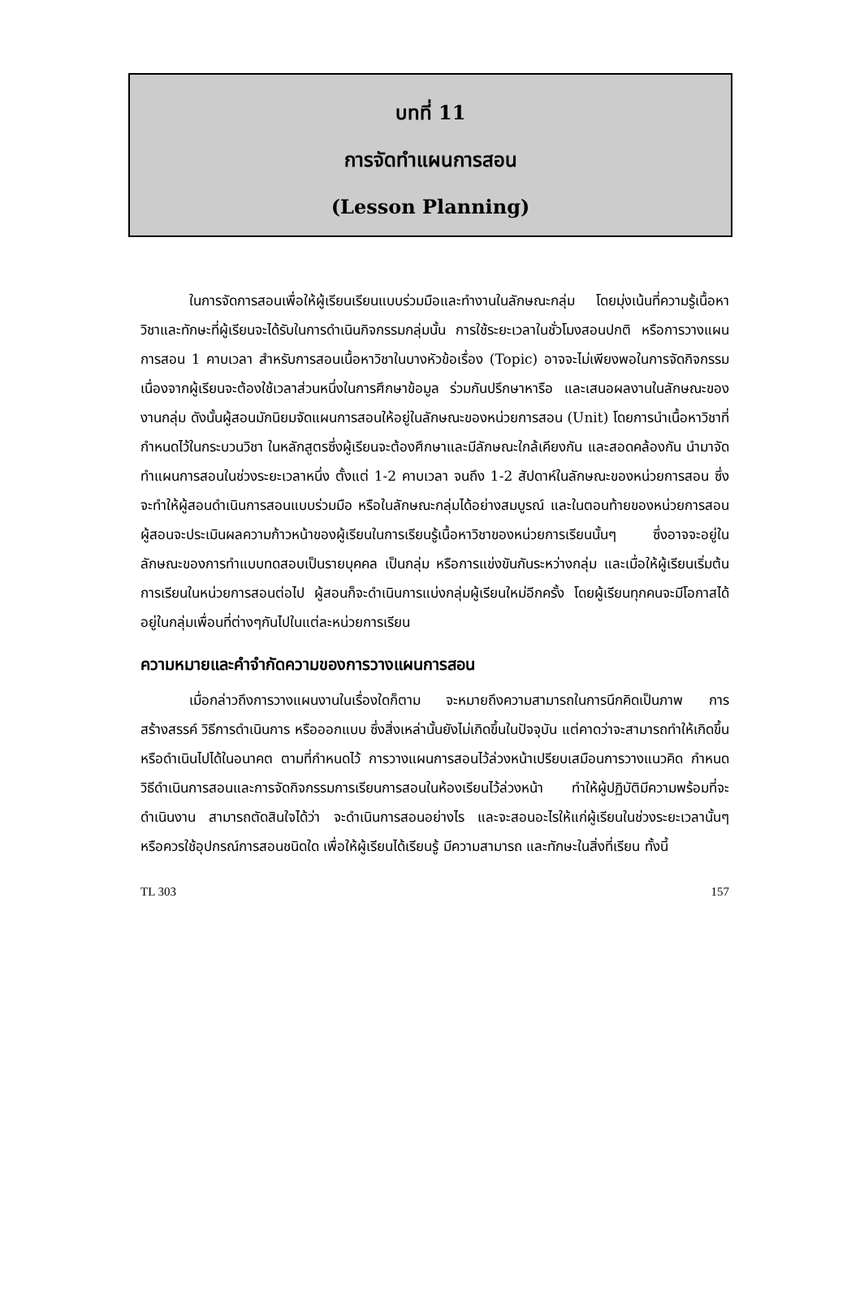บทที่ 11
การจัดทำแผนการสอน
(Lesson Planning)
ในการจัดการสอนเพื่อให้ผู้เรียนเรียนแบบร่วมมือและทำงานในลักษณะกลุ่ม โดยมุ่งเน้นที่ความรู้เนื้อหาวิชาและทักษะที่ผู้เรียนจะได้รับในการดำเนินกิจกรรมกลุ่มนั้น การใช้ระยะเวลาในชั่วโมงสอนปกติ หรือการวางแผนการสอน 1 คาบเวลา สำหรับการสอนเนื้อหาวิชาในบางหัวข้อเรื่อง (Topic) อาจจะไม่เพียงพอในการจัดกิจกรรม เนื่องจากผู้เรียนจะต้องใช้เวลาส่วนหนึ่งในการศึกษาข้อมูล ร่วมกันปรึกษาหารือ และเสนอผลงานในลักษณะของงานกลุ่ม ดังนั้นผู้สอนมักนิยมจัดแผนการสอนให้อยู่ในลักษณะของหน่วยการสอน (Unit) โดยการนำเนื้อหาวิชาที่กำหนดไว้ในกระบวนวิชา ในหลักสูตรซึ่งผู้เรียนจะต้องศึกษาและมีลักษณะใกล้เคียงกัน และสอดคล้องกัน นำมาจัดทำแผนการสอนในช่วงระยะเวลาหนึ่ง ตั้งแต่ 1-2 คาบเวลา จนถึง 1-2 สัปดาห์ในลักษณะของหน่วยการสอน ซึ่งจะทำให้ผู้สอนดำเนินการสอนแบบร่วมมือ หรือในลักษณะกลุ่มได้อย่างสมบูรณ์ และในตอนท้ายของหน่วยการสอน ผู้สอนจะประเมินผลความก้าวหน้าของผู้เรียนในการเรียนรู้เนื้อหาวิชาของหน่วยการเรียนนั้นๆ ซึ่งอาจจะอยู่ในลักษณะของการทำแบบทดสอบเป็นรายบุคคล เป็นกลุ่ม หรือการแข่งขันกันระหว่างกลุ่ม และเมื่อให้ผู้เรียนเริ่มต้นการเรียนในหน่วยการสอนต่อไป ผู้สอนก็จะดำเนินการแบ่งกลุ่มผู้เรียนใหม่อีกครั้ง โดยผู้เรียนทุกคนจะมีโอกาสได้อยู่ในกลุ่มเพื่อนที่ต่างๆกันไปในแต่ละหน่วยการเรียน
ความหมายและคำจำกัดความของการวางแผนการสอน
เมื่อกล่าวถึงการวางแผนงานในเรื่องใดก็ตาม จะหมายถึงความสามารถในการนึกคิดเป็นภาพ การสร้างสรรค์ วิธีการดำเนินการ หรือออกแบบ ซึ่งสิ่งเหล่านั้นยังไม่เกิดขึ้นในปัจจุบัน แต่คาดว่าจะสามารถทำให้เกิดขึ้น หรือดำเนินไปได้ในอนาคต ตามที่กำหนดไว้ การวางแผนการสอนไว้ล่วงหน้าเปรียบเสมือนการวางแนวคิด กำหนดวิธีดำเนินการสอนและการจัดกิจกรรมการเรียนการสอนในห้องเรียนไว้ล่วงหน้า ทำให้ผู้ปฏิบัติมีความพร้อมที่จะดำเนินงาน สามารถตัดสินใจได้ว่า จะดำเนินการสอนอย่างไร และจะสอนอะไรให้แก่ผู้เรียนในช่วงระยะเวลานั้นๆ หรือควรใช้อุปกรณ์การสอนชนิดใด เพื่อให้ผู้เรียนได้เรียนรู้ มีความสามารถ และทักษะในสิ่งที่เรียน ทั้งนี้
TL 303 157